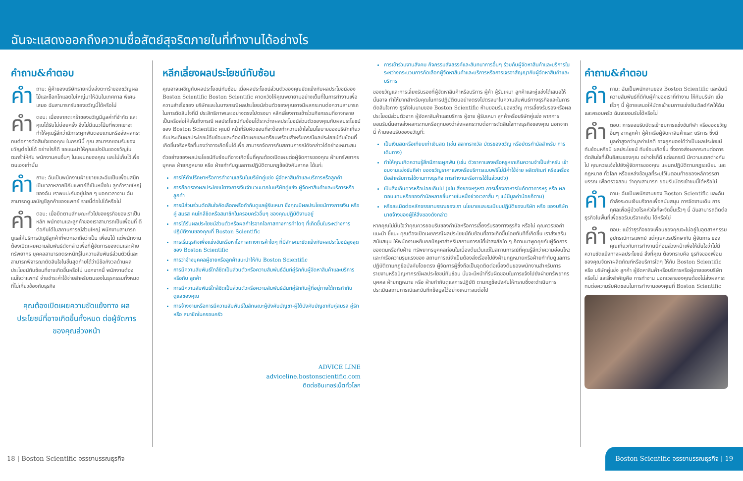ฉันจะแสดงออกถึงความซื่อสัตย์สุจริตภายในที่ทำงานได้อย่างไร
คำถาม&คำตอบ
คำ ถาม: ผู้ค้าของบริษัทรายหนึ่งส่งตะกร้าของขวัญผลไม้และช็อกโกแลตใบใหญ่มาให้ฉันในเทศกาล พิเศษเสมอ ฉันสามารถรับของขวัญนี้ได้หรือไม่
คำ ตอบ: เนื่องจากตะกร้าของขวัญมีมูลค่าที่จำกัด และคุณได้รับไม่บ่อยครั้ง จึงไม่มีแนวโน้มที่พวกเขาจะ ทำให้คุณรู้สึกว่ามีภาระผูกพันตอบแทนหรือส่งผลกระทบต่อการตัดสินใจของคุณ ในกรณีนี้ คุณ สามารถยอมรับของขวัญต่อไปได้ อย่างไรก็ดี ขอแนะนำให้คุณแบ่งปันของขวัญในตะกร้าให้กับ พนักงานคนอื่นๆ ในแผนกของคุณ และไม่เก็บไว้เพื่อตนเองเท่านั้น
คำ ถาม: ฉันเป็นพนักงานฝ่ายขายและฉันเป็นเพื่อนสนิทเป็นเวลาหลายปีกับแพทย์ที่เป็นหนึ่งใน ลูกค้ารายใหญ่ของฉัน เราพบปะกันอยู่บ่อย ๆ นอกเวลางาน ฉันสามารถดูแลบัญชีลูกค้าของแพทย์ รายนี้ต่อไปได้หรือไม่
คำ ตอบ: เมื่อยึดตามลักษณะทั่วไปของธุรกิจของเราเป็นหลัก พนักงานและลูกค้าของเราสามารถเป็นเพื่อนที่ ดีต่อกันได้ในสถานการณ์ส่วนใหญ่ พนักงานสามารถดูแลให้บริการบัญชีลูกค้าที่พวกเขาถือว่าเป็น เพื่อนได้ แต่พนักงานต้องเปิดเผยความสัมพันธ์ดังกล่าวเพื่อที่ผู้จัดการของตนและฝ่ายทรัพยากร บุคคลสามารถตระหนักรู้ในความสัมพันธ์ส่วนตัวนี้และสามารถพิจารณาตัดสินใจในขั้นสุดท้ายได้ว่ามีข้อกังวลด้านผลประโยชน์ทับซ้อนที่อาจเกิดขึ้นหรือไม่ นอกจากนี้ พนักงานต้องแน่ใจว่าแพทย์ จ่ายชำระค่าใช้จ่ายสำหรับตนเองในธุรกรรมทั้งหมดที่ไม่เกี่ยวข้องกับธุรกิจ
คุณต้องเปิดเผยความขัดแย้งทาง ผลประโยชน์ที่อาจเกิดขึ้นทั้งหมด ต่อผู้จัดการของคุณล่วงหน้า
หลีกเลี่ยงผลประโยชน์ทับซ้อน
คุณอาจเผชิญกับผลประโยชน์ทับซ้อน เมื่อผลประโยชน์ส่วนตัวของคุณขัดแย้งกับผลประโยชน์ของ Boston Scientific Boston Scientific คาดหวังให้คุณพยายามอย่างเต็มที่ในการทำงานเพื่อความสำเร็จของ บริษัทและในบางกรณีผลประโยชน์ส่วนตัวของคุณอาจมีผลกระทบต่อความสามารถในการตัดสินใจที่มี ประสิทธิภาพและอย่างตรงไปตรงมา หลีกเลี่ยงการเข้าร่วมกิจกรรมที่อาจกลายเป็นหรือส่อให้เห็นถึงกรณี ผลประโยชน์ทับซ้อนได้ระหว่างผลประโยชน์ส่วนตัวของคุณกับผลประโยชน์ของ Boston Scientific คุณมี หน้าที่รับผิดชอบที่จะต้องทำความเข้าใจในนโยบายของบริษัทเกี่ยวกับประเด็นผลประโยชน์ทับซ้อนและต้องเปิดเผยและเตรียมพร้อมสำหรับกรณีผลประโยชน์ทับซ้อนที่เกิดขึ้นจริงหรือที่มองว่าอาจเกิดขึ้นได้เพื่อ สามารถจัดการกับสถานการณ์ดังกล่าวได้อย่างเหมาะสม
ตัวอย่างของผลประโยชน์ทับซ้อนที่อาจเกิดขึ้นที่คุณต้องเปิดเผยต่อผู้จัดการของคุณ ฝ่ายทรัพยากรบุคคล ฝ่ายกฎหมาย หรือ ฝ่ายกำกับดูแลการปฏิบัติตามกฎข้อบังคับสากล ได้แก่:
การให้คำปรึกษาหรือการทำงานเสริมในบริษัทคู่แข่ง ผู้จัดหาสินค้าและบริการหรือลูกค้า
การถือครองผลประโยชน์ทางการเงินจำนวนมากในบริษัทคู่แข่ง ผู้จัดหาสินค้าและบริการหรือลูกค้า
การมีส่วนร่วมตัดสินใจคัดเลือกหรือกำกับดูแลผู้รับเหมา ซึ่งคุณมีผลประโยชน์ทางการเงิน หรือคู่ สมรส คนใกล้ชิดหรือสมาชิกในครอบครัวอื่นๆ ของคุณปฏิบัติงานอยู่
การได้รับผลประโยชน์ส่วนตัวหรือผลกำไรจากโอกาสทางการค้าใดๆ ที่เกิดขึ้นในระหว่างการ ปฏิบัติงานของคุณที่ Boston Scientific
การเริ่มธุรกิจเพื่อแข่งขันหรือหาโอกาสทางการค้าใดๆ ที่มีลักษณะขัดแย้งกับผลประโยชน์สูงสุดของ Boston Scientific
การว่าจ้างบุคคลผู้ขายหรือลูกค้าแนะนำให้กับ Boston Scientific
การมีความสัมพันธ์ใกล้ชิดเป็นส่วนตัวหรือความสัมพันธ์ฉันท์คู่รักกับผู้จัดหาสินค้าและบริการ หรือกับ ลูกค้า
การมีความสัมพันธ์ใกล้ชิดเป็นส่วนตัวหรือความสัมพันธ์ฉันท์คู่รักกับผู้ที่อยู่ภายใต้การกำกับดูแลของคุณ
การจ้างงานหรือการมีความสัมพันธ์ในลักษณะผู้บังคับบัญชา-ผู้ใต้บังคับบัญชากับคู่สมรส คู่รักหรือ สมาชิกในครอบครัว
ADVICE LINE
adviceline.bostonscientific.com
ติดต่ออินเทอร์เน็ตทั่วโลก
การเข้าร่วมงานสังคม กิจกรรมสังสรรค์และสันทนาการอื่นๆ ร่วมกับผู้จัดหาสินค้าและบริการใน ระหว่างกระบวนการคัดเลือกผู้จัดหาสินค้าและบริการหรือการเจรจาสัญญากับผู้จัดหาสินค้าและ บริการ
ของขวัญและการเลี้ยงรับรองที่ผู้จัดหาสินค้าหรือบริการ ผู้ค้า ผู้รับเหมา ลูกค้าและคู่แข่งได้เสนอให้นั้นอาจ ทำให้ยากสำหรับคุณในการปฏิบัติตนอย่างตรงไปตรงมาในความสัมพันธ์ทางธุรกิจและในการตัดสินใจทาง ธุรกิจในนามของ Boston Scientific ห้ามยอมรับของขวัญ การเลี้ยงรับรองหรือผลประโยชน์ส่วนตัวจาก ผู้จัดหาสินค้าและบริการ ผู้ขาย ผู้รับเหมา ลูกค้าหรือบริษัทคู่แข่ง หากการยอมรับนั้นอาจส่งผลกระทบหรือถูกมองว่าส่งผลกระทบต่อการตัดสินใจทางธุรกิจของคุณ นอกจากนี้ ห้ามยอมรับของขวัญที่:
เป็นเงินสดหรือเทียบเท่าเงินสด (เช่น สลากรางวัล บัตรของขวัญ หรือบัตรกำนัลสำหรับ การเดินทาง)
ทำให้คุณเกิดความรู้สึกมีภาระผูกพัน (เช่น ตัวราคาแพงหรือหรูหราเกินความจำเป็นสำหรับ เข้าชมงานแข่งขันกีฬา ของขวัญราคาแพงหรือบริการแบบฟรีไม่มีค่าใช้จ่าย ผลิตภัณฑ์ หรือเครื่องมือสำหรับการใช้งานทางธุรกิจ การทำงานหรือการใช้ในส่วนตัว)
เป็นสิ่งเกินควรหรือบ่อยเกินไป (เช่น สิ่งของหรูหรา การเลี้ยงอาหารในภัตตาคารหรู หรือ ผลตอบแทนหรือของกำนัลหลายชิ้นภายในหนึ่งช่วงเวลาสั้น ๆ แม้มีมูลค่าน้อยก็ตาม)
หรือละเมิดต่อหลักจรรยาบรรณของเรา นโยบายและระเบียบปฏิบัติของบริษัท หรือ ของบริษัท นายจ้างของผู้ให้สิ่งของดังกล่าว
หากคุณไม่มั่นใจว่าคุณควรยอมรับของกำนัลหรือการเลี้ยงรับรองทางธุรกิจ หรือไม่ คุณควรขอคำแนะนำ ชี้แนะ คุณต้องเปิดเผยกรณีผลประโยชน์ทับซ้อนที่อาจเกิดขึ้นโดยทันทีที่เกิดขึ้น เราส่งเสริมสนับสนุน ให้พนักงานหยิบยกปัญหาสำหรับสถานการณ์ที่น่าสงสัยใด ๆ ก็ตามมาพูดคุยกับผู้จัดการของตนหรือกับฝ่าย ทรัพยากรบุคคลก่อนในเบื้องต้นเว้นแต่ในสถานการณ์ที่คุณรู้สึกว่าความอ่อนไหวและ/หรือความรุนแรงของ สถานการณ์จำเป็นต้องส่งเรื่องไปยังฝ่ายกฎหมายหรือฝ่ายกำกับดูแลการปฏิบัติตามกฎข้อบังคับโดยตรง ผู้จัดการผู้ซึ่งถือเป็นจุดติดต่อเบื้องต้นของพนักงานสำหรับการรายงานหรือปัญหากรณีผลประโยชน์ทับซ้อน นั้นจะมีหน้าที่รับผิดชอบในการแจ้งไปยังฝ่ายทรัพยากรบุคคล ฝ่ายกฎหมาย หรือ ฝ่ายกำกับดูแลการปฏิบัติ ตามกฎข้อบังคับให้ทราบซึ่งจะดำเนินการประเมินสถานการณ์และบันทึกข้อมูลไว้อย่างเหมาะสมต่อไป
คำถาม&คำตอบ
คำ ถาม: ฉันเป็นพนักงานของ Boston Scientific และฉันมีความสัมพันธ์ที่ดีกับผู้ค้าของเราที่ทำงาน ให้กับบริษัท เมื่อเร็วๆ นี้ ผู้ขายเสนอให้บัตรเข้าชมการแข่งขันเวิลด์คัพให้ฉันและครอบครัว ฉันจะยอมรับได้หรือไม่
คำ ตอบ: การยอมรับบัตรเข้าชมการแข่งขันกีฬา หรือของขวัญอื่นๆ จากลูกค้า ผู้ค้าหรือผู้จัดหาสินค้าและ บริการ ซึ่งมีมูลค่าสูงกว่ามูลค่าปกติ อาจถูกมองได้ว่าเป็นผลประโยชน์ทับซ้อนหรือมี ผลประโยชน์ ทับซ้อนเกิดขึ้น ซึ่งอาจส่งผลกระทบต่อการตัดสินใจที่เป็นอิสระของคุณ อย่างไรก็ดี แต่ละกรณี มีความแตกต่างกันไป คุณควรแจ้งไปยังผู้จัดการของคุณ แผนกปฏิบัติตามกฎระเบียบ และกฎหมาย ทั่วโลก หรือแหล่งข้อมูลที่ระบุไว้ในตอนท้ายของหลักจรรยาบรรณ เพื่อตรวจสอบ ว่าคุณสามารถ ยอมรับบัตรเข้าชมนี้ได้หรือไม่
คำ ถาม: ฉันเป็นพนักงานของ Boston Scientific และฉันกำลังระดมเงินบริจาคเพื่อสนับสนุน การจัดงานเดิน การกุศลเพื่อผู้ป่วยโรคหัวใจที่จะจัดขึ้นเร็วๆ นี้ ฉันสามารถติดต่อธุรกิจในพื้นที่เพื่อขอรับบริจาคเงิน ได้หรือไม่
คำ ตอบ: แม้ว่าธุรกิจของเพื่อนของคุณจะไม่อยู่ในอุตสาหกรรมอุปกรณ์การแพทย์ แต่คุณควรปรึกษากับ ผู้จัดการ ของคุณเกี่ยวกับการทำงานนี้ก่อนล่วงหน้าเพื่อให้มั่นใจว่าไม่มีความขัดแย้งทางผลประโยชน์ สิ่งที่คุณ ต้องทราบคือ ธุรกิจของเพื่อนของคุณจัดหาผลิตภัณฑ์หรือบริการใดๆ ให้กับ Boston Scientific หรือ บริษัทคู่แข่ง ลูกค้า ผู้จัดหาสินค้าหรือบริการหรือผู้ขายของบริษัทหรือไม่ และสิ่งสำคัญคือ การทำงาน นอกเวลาของคุณต้องไม่ส่งผลกระทบต่อความรับผิดชอบในการทำงานของคุณที่ Boston Scientific
18 | Boston Scientific จรรยาบรรณธุรกิจ Boston Scientific จรรยาบรรณธุรกิจ | 19